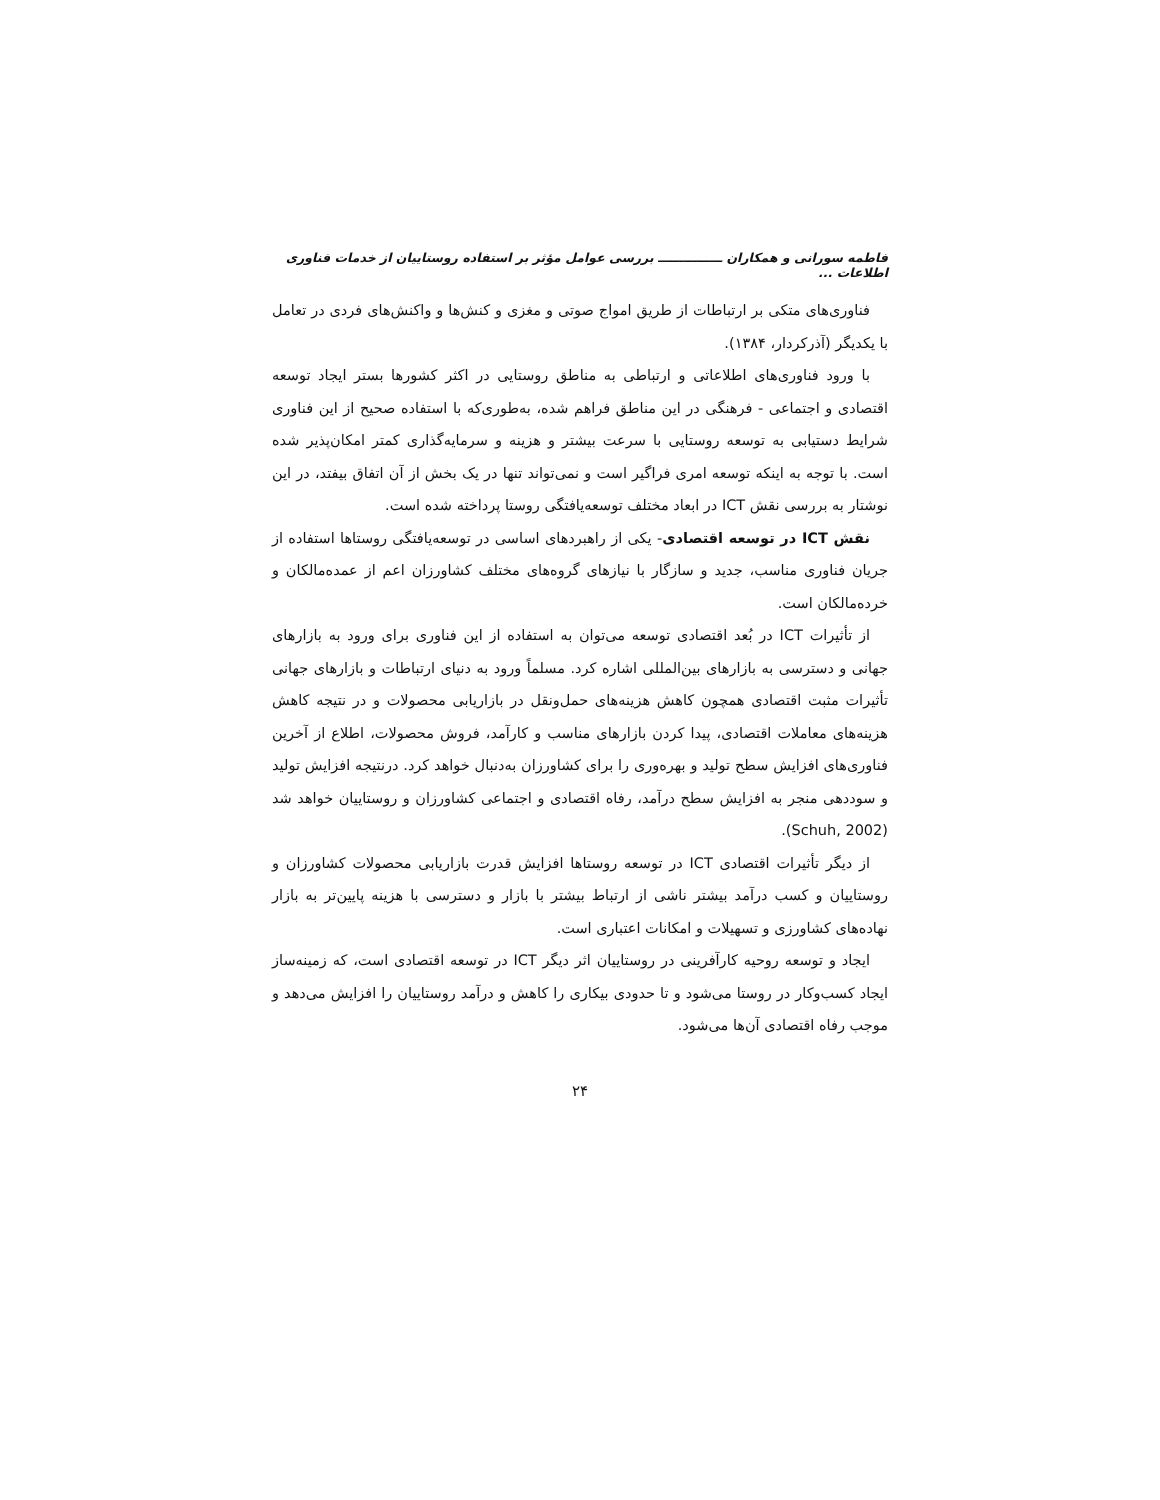فاطمه سورانی و همکاران ـــــــــــــــ بررسی عوامل مؤثر بر استفاده روستاییان از خدمات فناوری اطلاعات ...
فناوری‌های متکی بر ارتباطات از طریق امواج صوتی و مغزی و کنش‌ها و واکنش‌های فردی در تعامل با یکدیگر (آذرکردار، ۱۳۸۴).
با ورود فناوری‌های اطلاعاتی و ارتباطی به مناطق روستایی در اکثر کشورها بستر ایجاد توسعه اقتصادی و اجتماعی - فرهنگی در این مناطق فراهم شده، به‌طوری‌که با استفاده صحیح از این فناوری شرایط دستیابی به توسعه روستایی با سرعت بیشتر و هزینه و سرمایه‌گذاری کمتر امکان‌پذیر شده است. با توجه به اینکه توسعه امری فراگیر است و نمی‌تواند تنها در یک بخش از آن اتفاق بیفتد، در این نوشتار به بررسی نقش ICT در ابعاد مختلف توسعه‌یافتگی روستا پرداخته شده است.
نقش ICT در توسعه اقتصادی- یکی از راهبردهای اساسی در توسعه‌یافتگی روستاها استفاده از جریان فناوری مناسب، جدید و سازگار با نیازهای گروه‌های مختلف کشاورزان اعم از عمده‌مالکان و خرده‌مالکان است.
از تأثیرات ICT در بُعد اقتصادی توسعه می‌توان به استفاده از این فناوری برای ورود به بازارهای جهانی و دسترسی به بازارهای بین‌المللی اشاره کرد. مسلماً ورود به دنیای ارتباطات و بازارهای جهانی تأثیرات مثبت اقتصادی همچون کاهش هزینه‌های حمل‌ونقل در بازاریابی محصولات و در نتیجه کاهش هزینه‌های معاملات اقتصادی، پیدا کردن بازارهای مناسب و کارآمد، فروش محصولات، اطلاع از آخرین فناوری‌های افزایش سطح تولید و بهره‌وری را برای کشاورزان به‌دنبال خواهد کرد. درنتیجه افزایش تولید و سوددهی منجر به افزایش سطح درآمد، رفاه اقتصادی و اجتماعی کشاورزان و روستاییان خواهد شد (Schuh, 2002).
از دیگر تأثیرات اقتصادی ICT در توسعه روستاها افزایش قدرت بازاریابی محصولات کشاورزان و روستاییان و کسب درآمد بیشتر ناشی از ارتباط بیشتر با بازار و دسترسی با هزینه پایین‌تر به بازار نهاده‌های کشاورزی و تسهیلات و امکانات اعتباری است.
ایجاد و توسعه روحیه کارآفرینی در روستاییان اثر دیگر ICT در توسعه اقتصادی است، که زمینه‌ساز ایجاد کسب‌وکار در روستا می‌شود و تا حدودی بیکاری را کاهش و درآمد روستاییان را افزایش می‌دهد و موجب رفاه اقتصادی آن‌ها می‌شود.
۲۴